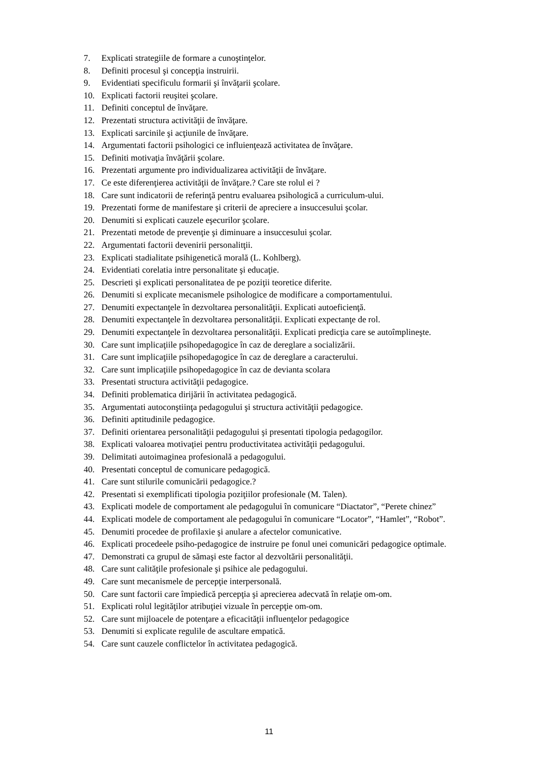7. Explicati strategiile de formare a cunoştinţelor.
8. Definiti procesul şi concepţia instruirii.
9. Evidentiati specificulu formarii şi învăţarii şcolare.
10. Explicati factorii reuşitei şcolare.
11. Definiti conceptul de învăţare.
12. Prezentati structura activităţii de învăţare.
13. Explicati sarcinile şi acţiunile de învăţare.
14. Argumentati factorii psihologici ce influienţează activitatea de învăţare.
15. Definiti motivaţia învăţării şcolare.
16. Prezentati argumente pro individualizarea activităţii de învăţare.
17. Ce este diferenţierea activităţii de învăţare.? Care ste rolul ei ?
18. Care sunt indicatorii de referinţă pentru evaluarea psihologică a curriculum-ului.
19. Prezentati forme de manifestare şi criterii de apreciere a insuccesului şcolar.
20. Denumiti si explicati cauzele eşecurilor şcolare.
21. Prezentati metode de prevenţie şi diminuare a insuccesului şcolar.
22. Argumentati factorii devenirii personalitţii.
23. Explicati stadialitate psihigenetică morală (L. Kohlberg).
24. Evidentiati corelatia intre personalitate şi educaţie.
25. Descrieti şi explicati personalitatea de pe poziţii teoretice diferite.
26. Denumiti si explicate mecanismele psihologice de modificare a comportamentului.
27. Denumiti expectanţele în dezvoltarea personalităţii. Explicati autoeficienţă.
28. Denumiti expectanţele în dezvoltarea personalităţii. Explicati expectanţe de rol.
29. Denumiti expectanţele în dezvoltarea personalităţii. Explicati predicţia care se autoîmplineşte.
30. Care sunt implicaţiile psihopedagogice în caz de dereglare a socializării.
31. Care sunt implicaţiile psihopedagogice în caz de dereglare a caracterului.
32. Care sunt implicaţiile psihopedagogice în caz de devianta scolara
33. Presentati structura activităţii pedagogice.
34. Definiti problematica dirijării în activitatea pedagogică.
35. Argumentati autoconştiinţa pedagogului şi structura activităţii pedagogice.
36. Definiti aptitudinile pedagogice.
37. Definiti orientarea personalităţii pedagogului şi presentati tipologia pedagogilor.
38. Explicati valoarea motivaţiei pentru productivitatea activităţii pedagogului.
39. Delimitati autoimaginea profesională a pedagogului.
40. Presentati conceptul de comunicare pedagogică.
41. Care sunt stilurile comunicării pedagogice.?
42. Presentati si exemplificati tipologia poziţiilor profesionale (M. Talen).
43. Explicati modele de comportament ale pedagogului în comunicare “Diactator”, “Perete chinez”
44. Explicati modele de comportament ale pedagogului în comunicare “Locator”, “Hamlet”, “Robot”.
45. Denumiti procedee de profilaxie şi anulare a afectelor comunicative.
46. Explicati procedeele psiho-pedagogice de instruire pe fonul unei comunicări pedagogice optimale.
47. Demonstrati ca grupul de sămaşi este factor al dezvoltării personalităţii.
48. Care sunt calităţile profesionale şi psihice ale pedagogului.
49. Care sunt mecanismele de percepţie interpersonală.
50. Care sunt factorii care împiedică percepţia şi aprecierea adecvată în relaţie om-om.
51. Explicati rolul legităţilor atribuţiei vizuale în percepţie om-om.
52. Care sunt mijloacele de potenţare a eficacităţii influenţelor pedagogice
53. Denumiti si explicate regulile de ascultare empatică.
54. Care sunt cauzele conflictelor în activitatea pedagogică.
11